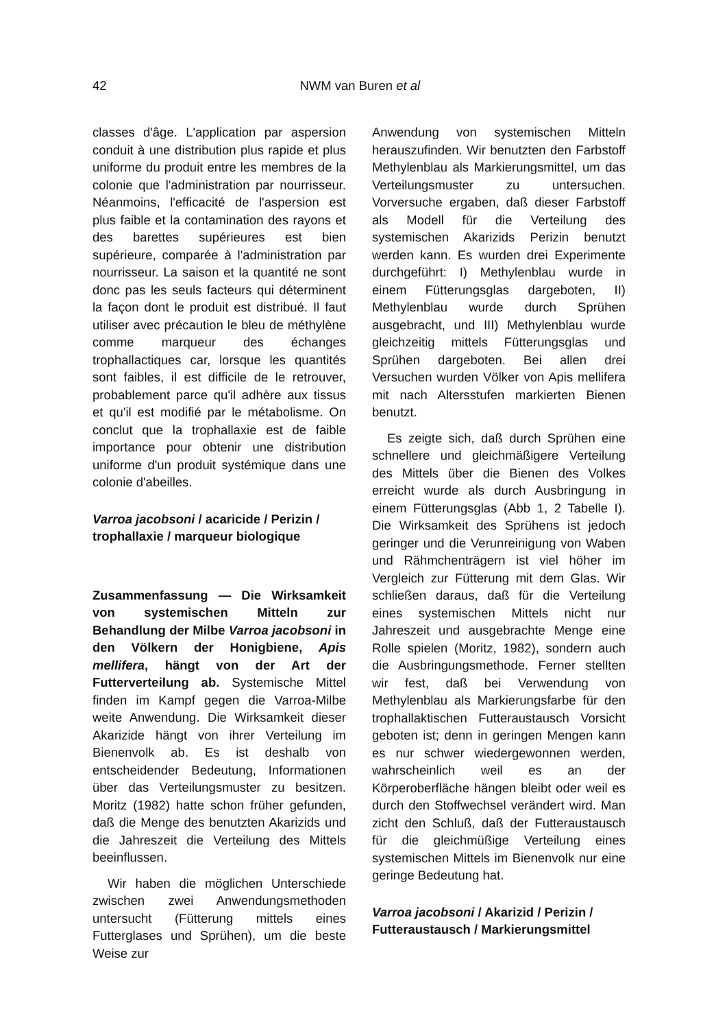42
NWM van Buren et al
classes d'âge. L'application par aspersion conduit à une distribution plus rapide et plus uniforme du produit entre les membres de la colonie que l'administration par nourrisseur. Néanmoins, l'efficacité de l'aspersion est plus faible et la contamination des rayons et des barettes supérieures est bien supérieure, comparée à l'administration par nourrisseur. La saison et la quantité ne sont donc pas les seuls facteurs qui déterminent la façon dont le produit est distribué. Il faut utiliser avec précaution le bleu de méthylène comme marqueur des échanges trophallactiques car, lorsque les quantités sont faibles, il est difficile de le retrouver, probablement parce qu'il adhère aux tissus et qu'il est modifié par le métabolisme. On conclut que la trophallaxie est de faible importance pour obtenir une distribution uniforme d'un produit systémique dans une colonie d'abeilles.
Varroa jacobsoni / acaricide / Perizin / trophallaxie / marqueur biologique
Zusammenfassung — Die Wirksamkeit von systemischen Mitteln zur Behandlung der Milbe Varroa jacobsoni in den Völkern der Honigbiene, Apis mellifera, hängt von der Art der Futterverteilung ab. Systemische Mittel finden im Kampf gegen die Varroa-Milbe weite Anwendung. Die Wirksamkeit dieser Akarizide hängt von ihrer Verteilung im Bienenvolk ab. Es ist deshalb von entscheidender Bedeutung, Informationen über das Verteilungsmuster zu besitzen. Moritz (1982) hatte schon früher gefunden, daß die Menge des benutzten Akarizids und die Jahreszeit die Verteilung des Mittels beeinflussen.
Wir haben die möglichen Unterschiede zwischen zwei Anwendungsmethoden untersucht (Fütterung mittels eines Futterglases und Sprühen), um die beste Weise zur
Anwendung von systemischen Mitteln herauszufinden. Wir benutzten den Farbstoff Methylenblau als Markierungsmittel, um das Verteilungsmuster zu untersuchen. Vorversuche ergaben, daß dieser Farbstoff als Modell für die Verteilung des systemischen Akarizids Perizin benutzt werden kann. Es wurden drei Experimente durchgeführt: I) Methylenblau wurde in einem Fütterungsglas dargeboten, II) Methylenblau wurde durch Sprühen ausgebracht, und III) Methylenblau wurde gleichzeitig mittels Fütterungsglas und Sprühen dargeboten. Bei allen drei Versuchen wurden Völker von Apis mellifera mit nach Altersstufen markierten Bienen benutzt.
Es zeigte sich, daß durch Sprühen eine schnellere und gleichmäßigere Verteilung des Mittels über die Bienen des Volkes erreicht wurde als durch Ausbringung in einem Fütterungsglas (Abb 1, 2 Tabelle I). Die Wirksamkeit des Sprühens ist jedoch geringer und die Verunreinigung von Waben und Rähmchenträgern ist viel höher im Vergleich zur Fütterung mit dem Glas. Wir schließen daraus, daß für die Verteilung eines systemischen Mittels nicht nur Jahreszeit und ausgebrachte Menge eine Rolle spielen (Moritz, 1982), sondern auch die Ausbringungsmethode. Ferner stellten wir fest, daß bei Verwendung von Methylenblau als Markierungsfarbe für den trophallaktischen Futteraustausch Vorsicht geboten ist; denn in geringen Mengen kann es nur schwer wiedergewonnen werden, wahrscheinlich weil es an der Körperoberfläche hängen bleibt oder weil es durch den Stoffwechsel verändert wird. Man zicht den Schluß, daß der Futteraustausch für die gleichmüßige Verteilung eines systemischen Mittels im Bienenvolk nur eine geringe Bedeutung hat.
Varroa jacobsoni / Akarizid / Perizin / Futteraustausch / Markierungsmittel